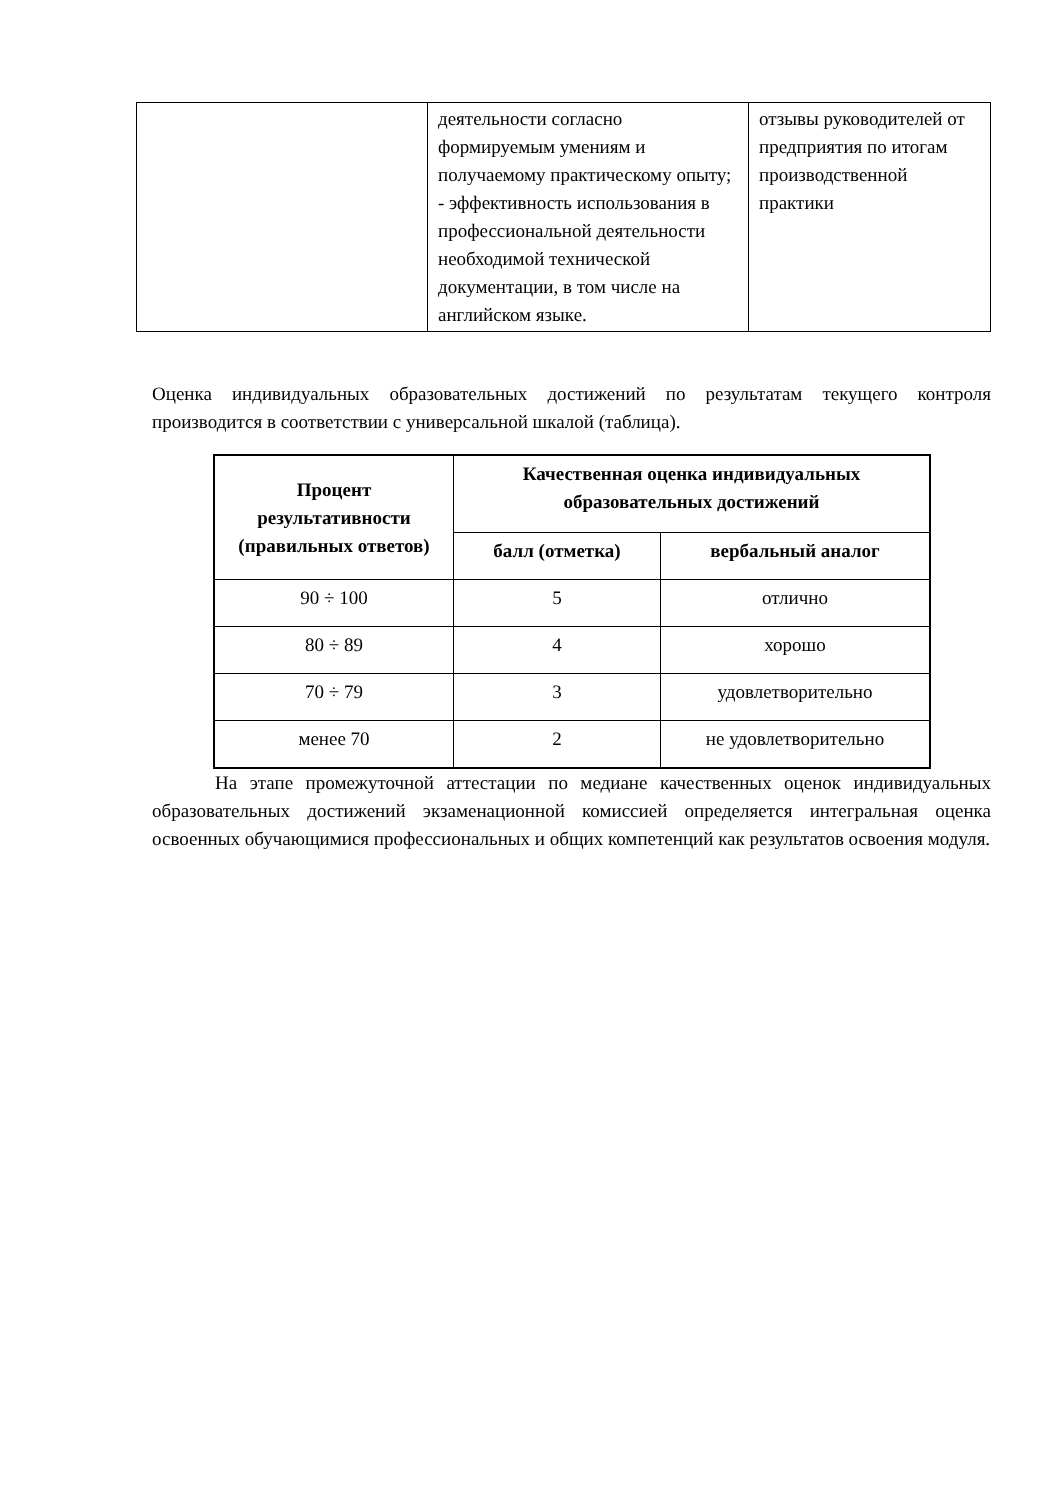| | деятельности согласно формируемым умениям и получаемому практическому опыту; - эффективность использования в профессиональной деятельности необходимой технической документации, в том числе на английском языке. | отзывы руководителей от предприятия по итогам производственной практики |
Оценка индивидуальных образовательных достижений по результатам текущего контроля производится в соответствии с универсальной шкалой (таблица).
| Процент результативности (правильных ответов) | Качественная оценка индивидуальных образовательных достижений | |
| --- | --- | --- |
| | балл (отметка) | вербальный аналог |
| 90 ÷ 100 | 5 | отлично |
| 80 ÷ 89 | 4 | хорошо |
| 70 ÷ 79 | 3 | удовлетворительно |
| менее 70 | 2 | не удовлетворительно |
На этапе промежуточной аттестации по медиане качественных оценок индивидуальных образовательных достижений экзаменационной комиссией определяется интегральная оценка освоенных обучающимися профессиональных и общих компетенций как результатов освоения модуля.